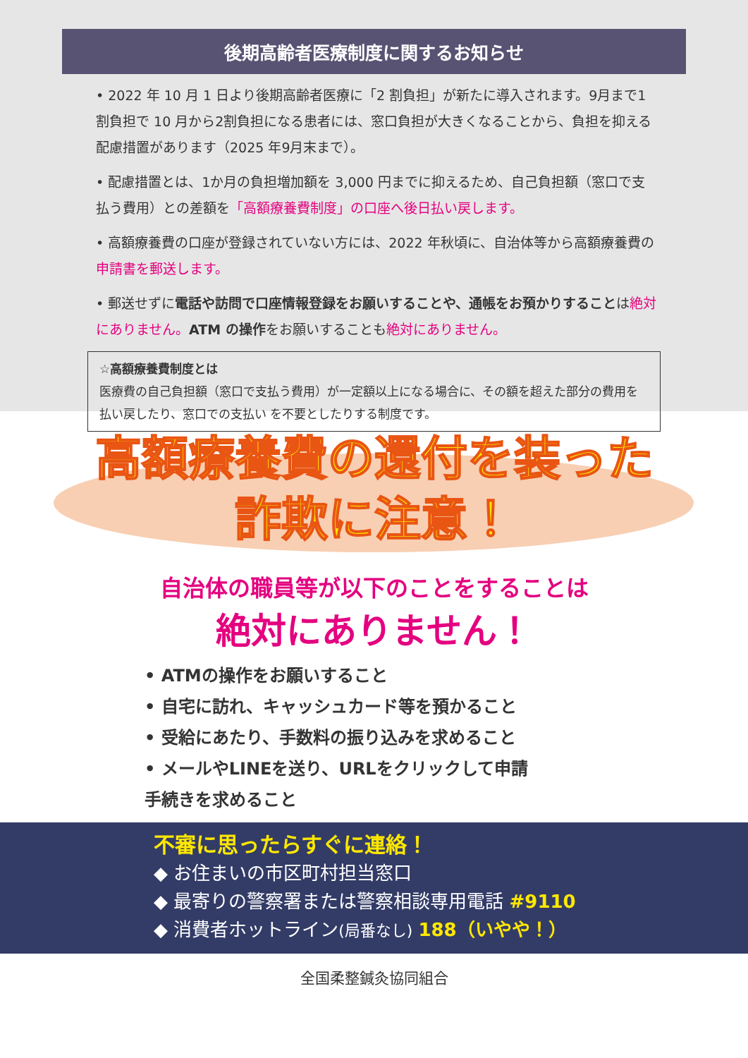後期高齢者医療制度に関するお知らせ
• 2022 年 10 月 1 日より後期高齢者医療に「2 割負担」が新たに導入されます。9月まで1割負担で 10 月から2割負担になる患者には、窓口負担が大きくなることから、負担を抑える配慮措置があります（2025 年9月末まで）。
• 配慮措置とは、1か月の負担増加額を 3,000 円までに抑えるため、自己負担額（窓口で支払う費用）との差額を「高額療養費制度」の口座へ後日払い戻します。
• 高額療養費の口座が登録されていない方には、2022 年秋頃に、自治体等から高額療養費の申請書を郵送します。
• 郵送せずに電話や訪問で口座情報登録をお願いすることや、通帳をお預かりすることは絶対にありません。ATM の操作をお願いすることも絶対にありません。
☆高額療養費制度とは
医療費の自己負担額（窓口で支払う費用）が一定額以上になる場合に、その額を超えた部分の費用を払い戻したり、窓口での支払い を不要としたりする制度です。
高額療養費の還付を装った
詐欺に注意！
自治体の職員等が以下のことをすることは
絶対にありません！
• ATMの操作をお願いすること
• 自宅に訪れ、キャッシュカード等を預かること
• 受給にあたり、手数料の振り込みを求めること
• メールやLINEを送り、URLをクリックして申請手続きを求めること
不審に思ったらすぐに連絡！
◆ お住まいの市区町村担当窓口
◆ 最寄りの警察署または警察相談専用電話 #9110
◆ 消費者ホットライン(局番なし) 188（いやや！）
全国柔整鍼灸協同組合